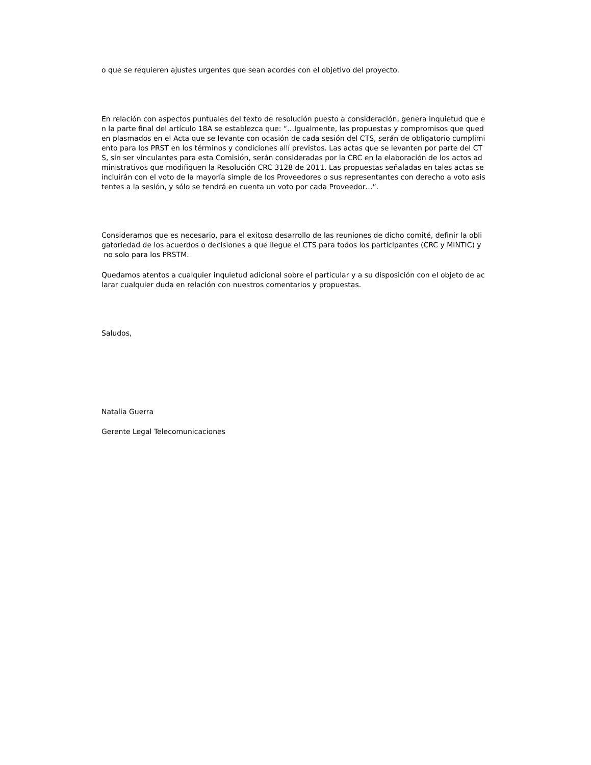o que se requieren ajustes urgentes que sean acordes con el objetivo del proyecto.
En relación con aspectos puntuales del texto de resolución puesto a consideración, genera inquietud que e
n la parte final del artículo 18A se establezca que: “…Igualmente, las propuestas y compromisos que qued
en plasmados en el Acta que se levante con ocasión de cada sesión del CTS, serán de obligatorio cumplimi
ento para los PRST en los términos y condiciones allí previstos. Las actas que se levanten por parte del CT
S, sin ser vinculantes para esta Comisión, serán consideradas por la CRC en la elaboración de los actos ad
ministrativos que modifiquen la Resolución CRC 3128 de 2011. Las propuestas señaladas en tales actas se
incluirán con el voto de la mayoría simple de los Proveedores o sus representantes con derecho a voto asis
tentes a la sesión, y sólo se tendrá en cuenta un voto por cada Proveedor…”.
Consideramos que es necesario, para el exitoso desarrollo de las reuniones de dicho comité, definir la obli
gatoriedad de los acuerdos o decisiones a que llegue el CTS para todos los participantes (CRC y MINTIC) y
no solo para los PRSTM.
Quedamos atentos a cualquier inquietud adicional sobre el particular y a su disposición con el objeto de ac
larar cualquier duda en relación con nuestros comentarios y propuestas.
Saludos,
Natalia Guerra
Gerente Legal Telecomunicaciones